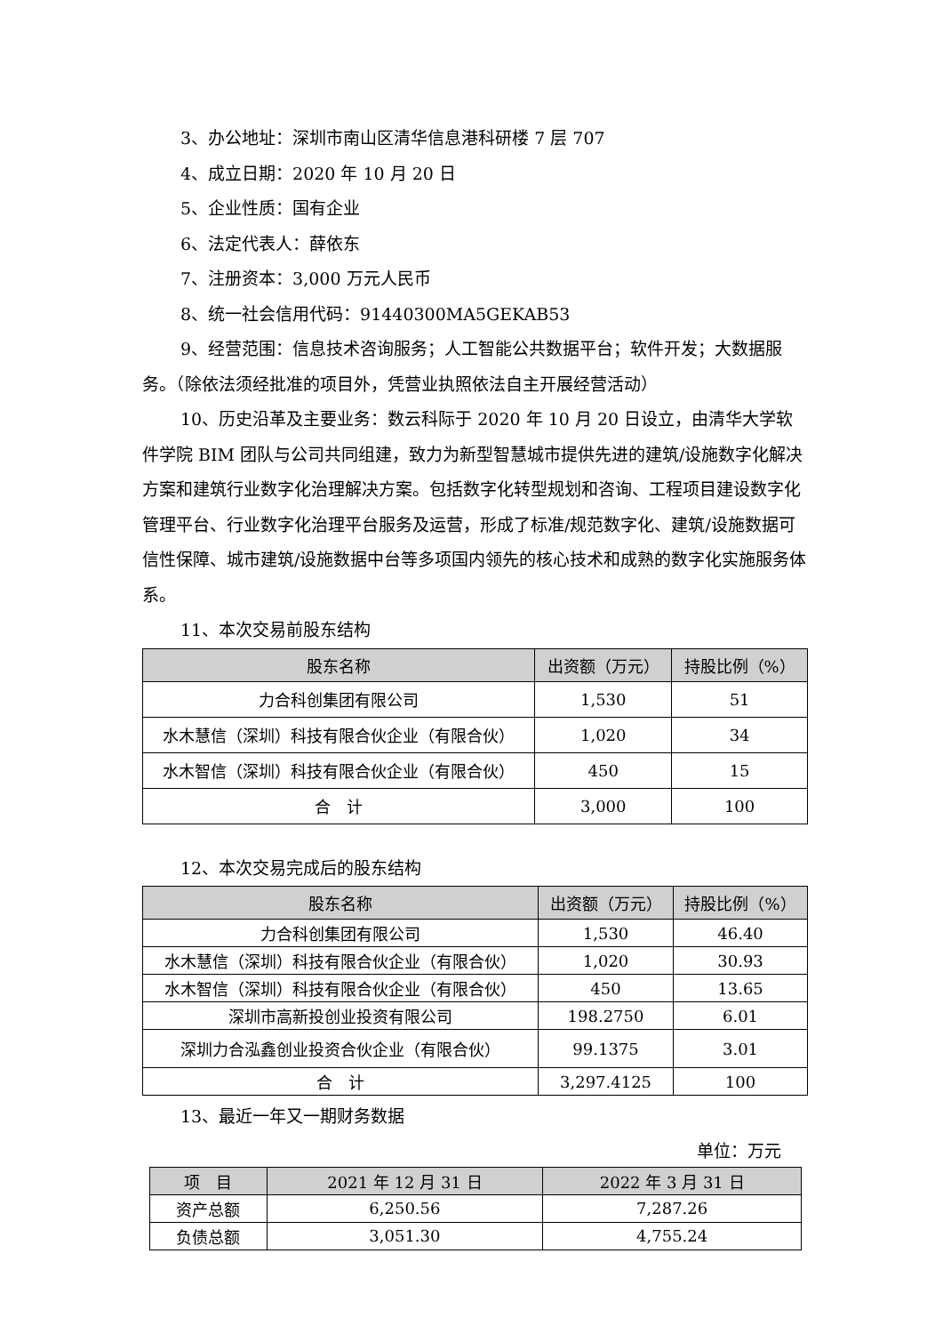3、办公地址：深圳市南山区清华信息港科研楼 7 层 707
4、成立日期：2020 年 10 月 20 日
5、企业性质：国有企业
6、法定代表人：薛依东
7、注册资本：3,000 万元人民币
8、统一社会信用代码：91440300MA5GEKAB53
9、经营范围：信息技术咨询服务；人工智能公共数据平台；软件开发；大数据服务。（除依法须经批准的项目外，凭营业执照依法自主开展经营活动）
10、历史沿革及主要业务：数云科际于 2020 年 10 月 20 日设立，由清华大学软件学院 BIM 团队与公司共同组建，致力为新型智慧城市提供先进的建筑/设施数字化解决方案和建筑行业数字化治理解决方案。包括数字化转型规划和咨询、工程项目建设数字化管理平台、行业数字化治理平台服务及运营，形成了标准/规范数字化、建筑/设施数据可信性保障、城市建筑/设施数据中台等多项国内领先的核心技术和成熟的数字化实施服务体系。
11、本次交易前股东结构
| 股东名称 | 出资额（万元） | 持股比例（%） |
| --- | --- | --- |
| 力合科创集团有限公司 | 1,530 | 51 |
| 水木慧信（深圳）科技有限合伙企业（有限合伙） | 1,020 | 34 |
| 水木智信（深圳）科技有限合伙企业（有限合伙） | 450 | 15 |
| 合 计 | 3,000 | 100 |
12、本次交易完成后的股东结构
| 股东名称 | 出资额（万元） | 持股比例（%） |
| --- | --- | --- |
| 力合科创集团有限公司 | 1,530 | 46.40 |
| 水木慧信（深圳）科技有限合伙企业（有限合伙） | 1,020 | 30.93 |
| 水木智信（深圳）科技有限合伙企业（有限合伙） | 450 | 13.65 |
| 深圳市高新投创业投资有限公司 | 198.2750 | 6.01 |
| 深圳力合泓鑫创业投资合伙企业（有限合伙） | 99.1375 | 3.01 |
| 合 计 | 3,297.4125 | 100 |
13、最近一年又一期财务数据
单位：万元
| 项 目 | 2021 年 12 月 31 日 | 2022 年 3 月 31 日 |
| --- | --- | --- |
| 资产总额 | 6,250.56 | 7,287.26 |
| 负债总额 | 3,051.30 | 4,755.24 |